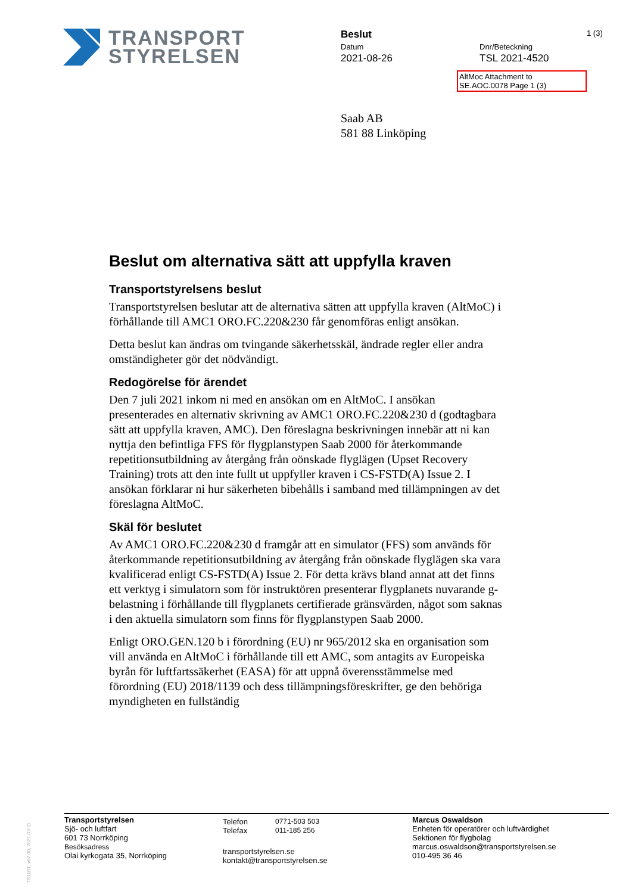TRANSPORT
STYRELSEN
Beslut
Datum
2021-08-26
Dnr/Beteckning
TSL 2021-4520
1 (3)
AltMoc Attachment to
SE.AOC.0078 Page 1 (3)
Saab AB
581 88 Linköping
Beslut om alternativa sätt att uppfylla kraven
Transportstyrelsens beslut
Transportstyrelsen beslutar att de alternativa sätten att uppfylla kraven (AltMoC) i förhållande till AMC1 ORO.FC.220&230 får genomföras enligt ansökan.
Detta beslut kan ändras om tvingande säkerhetsskäl, ändrade regler eller andra omständigheter gör det nödvändigt.
Redogörelse för ärendet
Den 7 juli 2021 inkom ni med en ansökan om en AltMoC. I ansökan presenterades en alternativ skrivning av AMC1 ORO.FC.220&230 d (godtagbara sätt att uppfylla kraven, AMC). Den föreslagna beskrivningen innebär att ni kan nyttja den befintliga FFS för flygplanstypen Saab 2000 för återkommande repetitionsutbildning av återgång från oönskade flyglägen (Upset Recovery Training) trots att den inte fullt ut uppfyller kraven i CS-FSTD(A) Issue 2. I ansökan förklarar ni hur säkerheten bibehålls i samband med tillämpningen av det föreslagna AltMoC.
Skäl för beslutet
Av AMC1 ORO.FC.220&230 d framgår att en simulator (FFS) som används för återkommande repetitionsutbildning av återgång från oönskade flyglägen ska vara kvalificerad enligt CS-FSTD(A) Issue 2. För detta krävs bland annat att det finns ett verktyg i simulatorn som för instruktören presenterar flygplanets nuvarande g-belastning i förhållande till flygplanets certifierade gränsvärden, något som saknas i den aktuella simulatorn som finns för flygplanstypen Saab 2000.
Enligt ORO.GEN.120 b i förordning (EU) nr 965/2012 ska en organisation som vill använda en AltMoC i förhållande till ett AMC, som antagits av Europeiska byrån för luftfartssäkerhet (EASA) för att uppnå överensstämmelse med förordning (EU) 2018/1139 och dess tillämpningsföreskrifter, ge den behöriga myndigheten en fullständig
TS1001, v07.00, 2021-03-11
Transportstyrelsen
Sjö- och luftfart
601 73 Norrköping
Besöksadress
Olai kyrkogata 35, Norrköping
Telefon 0771-503 503
Telefax 011-185 256
transportstyrelsen.se
kontakt@transportstyrelsen.se
Marcus Oswaldson
Enheten för operatörer och luftvärdighet
Sektionen för flygbolag
marcus.oswaldson@transportstyrelsen.se
010-495 36 46